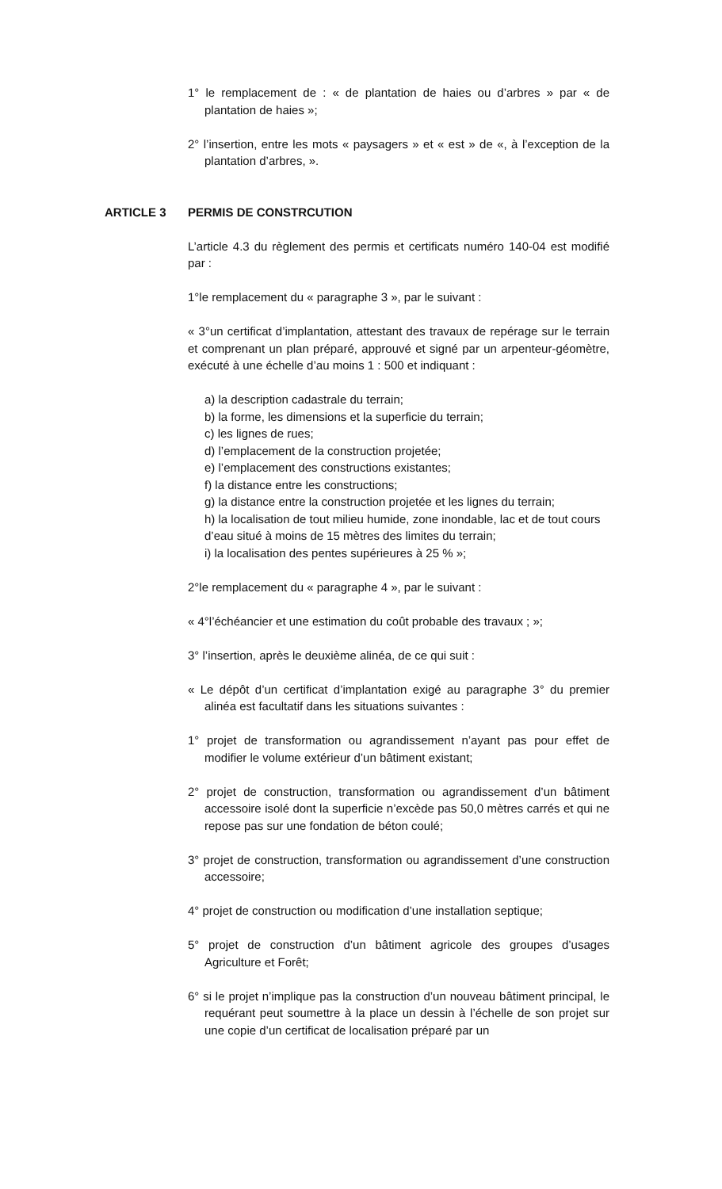1° le remplacement de : « de plantation de haies ou d’arbres » par « de plantation de haies »;
2° l’insertion, entre les mots « paysagers » et « est » de «, à l’exception de la plantation d’arbres, ».
ARTICLE 3 PERMIS DE CONSTRCUTION
L’article 4.3 du règlement des permis et certificats numéro 140-04 est modifié par :
1°le remplacement du « paragraphe 3 », par le suivant :
« 3°un certificat d’implantation, attestant des travaux de repérage sur le terrain et comprenant un plan préparé, approuvé et signé par un arpenteur-géomètre, exécuté à une échelle d’au moins 1 : 500 et indiquant :
a) la description cadastrale du terrain;
b) la forme, les dimensions et la superficie du terrain;
c) les lignes de rues;
d) l’emplacement de la construction projetée;
e) l’emplacement des constructions existantes;
f) la distance entre les constructions;
g) la distance entre la construction projetée et les lignes du terrain;
h) la localisation de tout milieu humide, zone inondable, lac et de tout cours d’eau situé à moins de 15 mètres des limites du terrain;
i) la localisation des pentes supérieures à 25 % »;
2°le remplacement du « paragraphe 4 », par le suivant :
« 4°l’échéancier et une estimation du coût probable des travaux ; »;
3° l’insertion, après le deuxième alinéa, de ce qui suit :
« Le dépôt d’un certificat d’implantation exigé au paragraphe 3° du premier alinéa est facultatif dans les situations suivantes :
1° projet de transformation ou agrandissement n’ayant pas pour effet de modifier le volume extérieur d’un bâtiment existant;
2° projet de construction, transformation ou agrandissement d’un bâtiment accessoire isolé dont la superficie n’excède pas 50,0 mètres carrés et qui ne repose pas sur une fondation de béton coulé;
3° projet de construction, transformation ou agrandissement d’une construction accessoire;
4° projet de construction ou modification d’une installation septique;
5° projet de construction d’un bâtiment agricole des groupes d’usages Agriculture et Forêt;
6° si le projet n’implique pas la construction d’un nouveau bâtiment principal, le requérant peut soumettre à la place un dessin à l’échelle de son projet sur une copie d’un certificat de localisation préparé par un